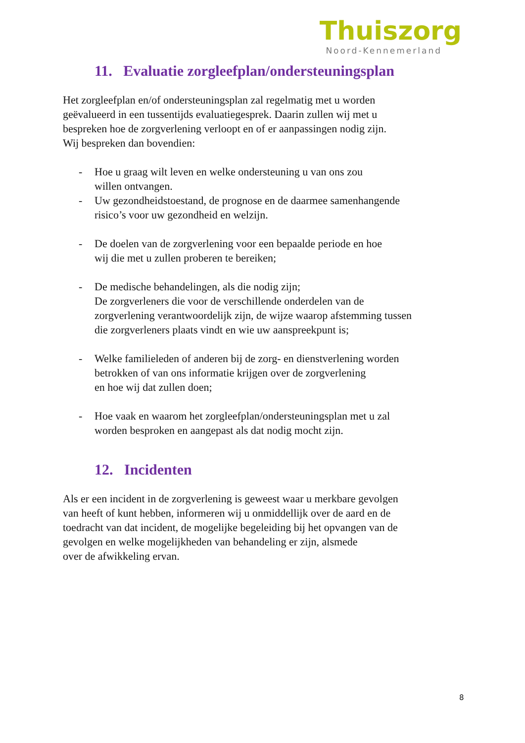Thuiszorg
Noord-Kennemerland
11. Evaluatie zorgleefplan/ondersteuningsplan
Het zorgleefplan en/of ondersteuningsplan zal regelmatig met u worden
geëvalueerd in een tussentijds evaluatiegesprek. Daarin zullen wij met u
bespreken hoe de zorgverlening verloopt en of er aanpassingen nodig zijn.
Wij bespreken dan bovendien:
- Hoe u graag wilt leven en welke ondersteuning u van ons zou
willen ontvangen.
- Uw gezondheidstoestand, de prognose en de daarmee samenhangende
risico’s voor uw gezondheid en welzijn.
- De doelen van de zorgverlening voor een bepaalde periode en hoe
wij die met u zullen proberen te bereiken;
- De medische behandelingen, als die nodig zijn;
De zorgverleners die voor de verschillende onderdelen van de
zorgverlening verantwoordelijk zijn, de wijze waarop afstemming tussen
die zorgverleners plaats vindt en wie uw aanspreekpunt is;
- Welke familieleden of anderen bij de zorg- en dienstverlening worden
betrokken of van ons informatie krijgen over de zorgverlening
en hoe wij dat zullen doen;
- Hoe vaak en waarom het zorgleefplan/ondersteuningsplan met u zal
worden besproken en aangepast als dat nodig mocht zijn.
12. Incidenten
Als er een incident in de zorgverlening is geweest waar u merkbare gevolgen
van heeft of kunt hebben, informeren wij u onmiddellijk over de aard en de
toedracht van dat incident, de mogelijke begeleiding bij het opvangen van de
gevolgen en welke mogelijkheden van behandeling er zijn, alsmede
over de afwikkeling ervan.
8